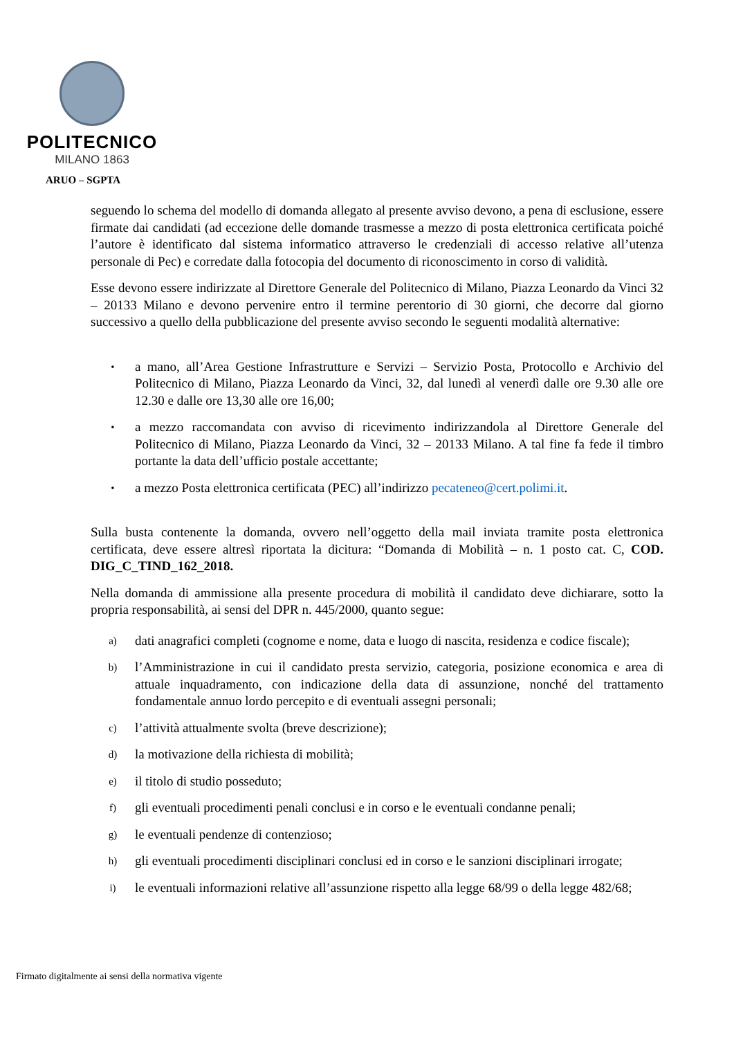POLITECNICO
MILANO 1863
ARUO – SGPTA
seguendo lo schema del modello di domanda allegato al presente avviso devono, a pena di esclusione, essere firmate dai candidati (ad eccezione delle domande trasmesse a mezzo di posta elettronica certificata poiché l’autore è identificato dal sistema informatico attraverso le credenziali di accesso relative all’utenza personale di Pec) e corredate dalla fotocopia del documento di riconoscimento in corso di validità.
Esse devono essere indirizzate al Direttore Generale del Politecnico di Milano, Piazza Leonardo da Vinci 32 – 20133 Milano e devono pervenire entro il termine perentorio di 30 giorni, che decorre dal giorno successivo a quello della pubblicazione del presente avviso secondo le seguenti modalità alternative:
• a mano, all’Area Gestione Infrastrutture e Servizi – Servizio Posta, Protocollo e Archivio del Politecnico di Milano, Piazza Leonardo da Vinci, 32, dal lunedì al venerdì dalle ore 9.30 alle ore 12.30 e dalle ore 13,30 alle ore 16,00;
• a mezzo raccomandata con avviso di ricevimento indirizzandola al Direttore Generale del Politecnico di Milano, Piazza Leonardo da Vinci, 32 – 20133 Milano. A tal fine fa fede il timbro portante la data dell’ufficio postale accettante;
• a mezzo Posta elettronica certificata (PEC) all’indirizzo pecateneo@cert.polimi.it.
Sulla busta contenente la domanda, ovvero nell’oggetto della mail inviata tramite posta elettronica certificata, deve essere altresì riportata la dicitura: “Domanda di Mobilità – n. 1 posto cat. C, COD. DIG_C_TIND_162_2018.
Nella domanda di ammissione alla presente procedura di mobilità il candidato deve dichiarare, sotto la propria responsabilità, ai sensi del DPR n. 445/2000, quanto segue:
a) dati anagrafici completi (cognome e nome, data e luogo di nascita, residenza e codice fiscale);
b) l’Amministrazione in cui il candidato presta servizio, categoria, posizione economica e area di attuale inquadramento, con indicazione della data di assunzione, nonché del trattamento fondamentale annuo lordo percepito e di eventuali assegni personali;
c) l’attività attualmente svolta (breve descrizione);
d) la motivazione della richiesta di mobilità;
e) il titolo di studio posseduto;
f) gli eventuali procedimenti penali conclusi e in corso e le eventuali condanne penali;
g) le eventuali pendenze di contenzioso;
h) gli eventuali procedimenti disciplinari conclusi ed in corso e le sanzioni disciplinari irrogate;
i) le eventuali informazioni relative all’assunzione rispetto alla legge 68/99 o della legge 482/68;
Firmato digitalmente ai sensi della normativa vigente